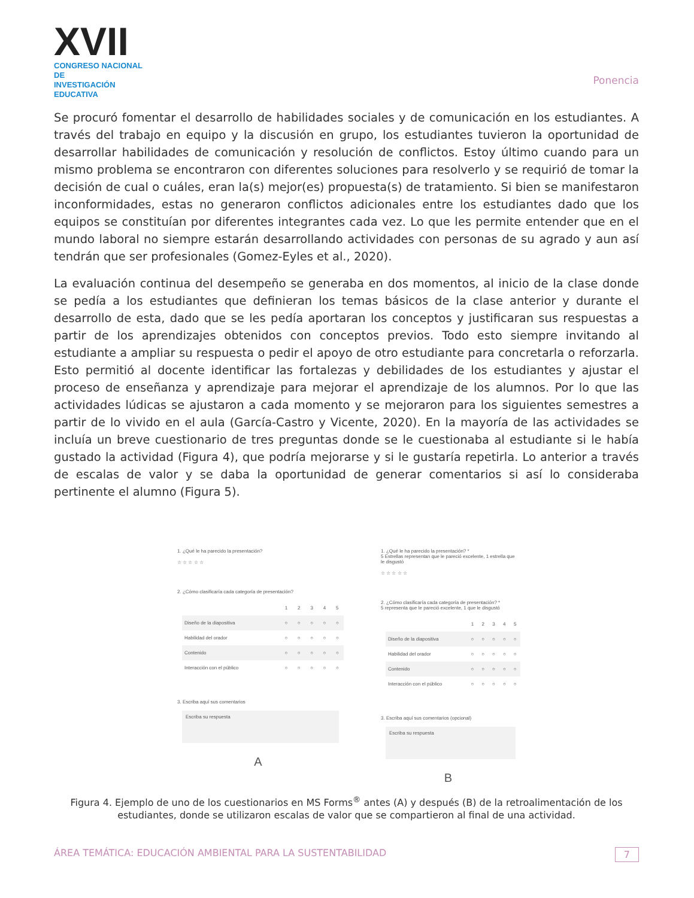XVII
CONGRESO NACIONAL DE
INVESTIGACIÓN EDUCATIVA
Ponencia
Se procuró fomentar el desarrollo de habilidades sociales y de comunicación en los estudiantes. A través del trabajo en equipo y la discusión en grupo, los estudiantes tuvieron la oportunidad de desarrollar habilidades de comunicación y resolución de conflictos. Estoy último cuando para un mismo problema se encontraron con diferentes soluciones para resolverlo y se requirió de tomar la decisión de cual o cuáles, eran la(s) mejor(es) propuesta(s) de tratamiento. Si bien se manifestaron inconformidades, estas no generaron conflictos adicionales entre los estudiantes dado que los equipos se constituían por diferentes integrantes cada vez. Lo que les permite entender que en el mundo laboral no siempre estarán desarrollando actividades con personas de su agrado y aun así tendrán que ser profesionales (Gomez-Eyles et al., 2020).
La evaluación continua del desempeño se generaba en dos momentos, al inicio de la clase donde se pedía a los estudiantes que definieran los temas básicos de la clase anterior y durante el desarrollo de esta, dado que se les pedía aportaran los conceptos y justificaran sus respuestas a partir de los aprendizajes obtenidos con conceptos previos. Todo esto siempre invitando al estudiante a ampliar su respuesta o pedir el apoyo de otro estudiante para concretarla o reforzarla. Esto permitió al docente identificar las fortalezas y debilidades de los estudiantes y ajustar el proceso de enseñanza y aprendizaje para mejorar el aprendizaje de los alumnos. Por lo que las actividades lúdicas se ajustaron a cada momento y se mejoraron para los siguientes semestres a partir de lo vivido en el aula (García-Castro y Vicente, 2020). En la mayoría de las actividades se incluía un breve cuestionario de tres preguntas donde se le cuestionaba al estudiante si le había gustado la actividad (Figura 4), que podría mejorarse y si le gustaría repetirla. Lo anterior a través de escalas de valor y se daba la oportunidad de generar comentarios si así lo consideraba pertinente el alumno (Figura 5).
1. ¿Qué le ha parecido la presentación?
☆ ☆ ☆ ☆ ☆
2. ¿Cómo clasificaría cada categoría de presentación?
| | 1 | 2 | 3 | 4 | 5 |
| Diseño de la diapositiva | ○ | ○ | ○ | ○ | ○ |
| Habilidad del orador | ○ | ○ | ○ | ○ | ○ |
| Contenido | ○ | ○ | ○ | ○ | ○ |
| Interacción con el público | ○ | ○ | ○ | ○ | ○ |
3. Escriba aquí sus comentarios
Escriba su respuesta
A
1. ¿Qué le ha parecido la presentación? *
5 Estrellas representan que le pareció excelente, 1 estrella que le disgustó
☆ ☆ ☆ ☆ ☆
2. ¿Cómo clasificaría cada categoría de presentación? *
5 representa que le pareció excelente, 1 que le disgustó
| | 1 | 2 | 3 | 4 | 5 |
| Diseño de la diapositiva | ○ | ○ | ○ | ○ | ○ |
| Habilidad del orador | ○ | ○ | ○ | ○ | ○ |
| Contenido | ○ | ○ | ○ | ○ | ○ |
| Interacción con el público | ○ | ○ | ○ | ○ | ○ |
3. Escriba aquí sus comentarios (opcional)
Escriba su respuesta
B
Figura 4. Ejemplo de uno de los cuestionarios en MS Forms<sup>®</sup> antes (A) y después (B) de la retroalimentación de los estudiantes, donde se utilizaron escalas de valor que se compartieron al final de una actividad.
ÁREA TEMÁTICA: EDUCACIÓN AMBIENTAL PARA LA SUSTENTABILIDAD 7